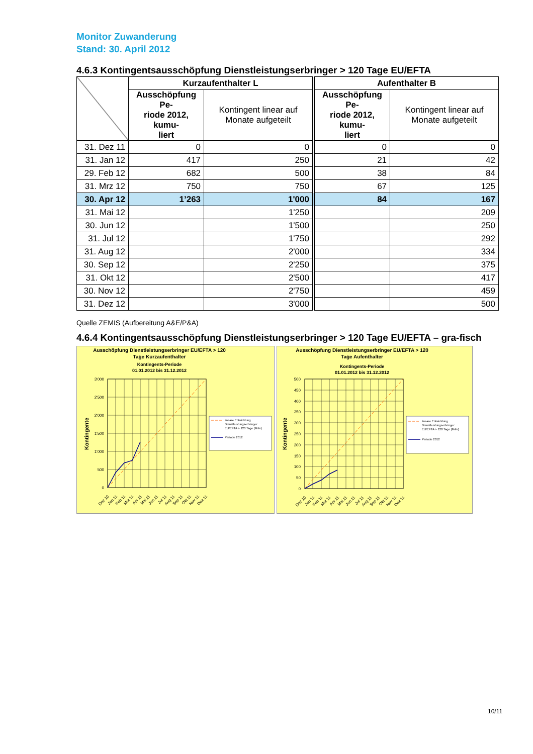Monitor Zuwanderung
Stand: 30. April 2012
4.6.3 Kontingentsausschöpfung Dienstleistungserbringer > 120 Tage EU/EFTA
| | Kurzaufenthalter L | | Aufenthalter B | |
| --- | --- | --- | --- | --- |
| | Ausschöpfung Pe- riode 2012, kumu- liert | Kontingent linear auf Monate aufgeteilt | Ausschöpfung Pe- riode 2012, kumu- liert | Kontingent linear auf Monate aufgeteilt |
| 31. Dez 11 | 0 | 0 | 0 | 0 |
| 31. Jan 12 | 417 | 250 | 21 | 42 |
| 29. Feb 12 | 682 | 500 | 38 | 84 |
| 31. Mrz 12 | 750 | 750 | 67 | 125 |
| 30. Apr 12 | 1’263 | 1'000 | 84 | 167 |
| 31. Mai 12 | | 1'250 | | 209 |
| 30. Jun 12 | | 1'500 | | 250 |
| 31. Jul 12 | | 1'750 | | 292 |
| 31. Aug 12 | | 2'000 | | 334 |
| 30. Sep 12 | | 2'250 | | 375 |
| 31. Okt 12 | | 2'500 | | 417 |
| 30. Nov 12 | | 2'750 | | 459 |
| 31. Dez 12 | | 3'000 | | 500 |
Quelle ZEMIS (Aufbereitung A&E/P&A)
4.6.4 Kontingentsausschöpfung Dienstleistungserbringer > 120 Tage EU/EFTA – gra-fisch
Ausschöpfung Dienstleistungserbringer EU/EFTA > 120
Tage Kurzaufenthalter
Kontingents-Periode
01.01.2012 bis 31.12.2012
3'000
2'500
2'000
1'500
1'000
500
0
Kontingente
Dez 10
Jan 11
Feb 11
Mrz 11
Apr 11
Mai 11
Jun 11
Jul 11
Aug 11
Sep 11
Okt 11
Nov 11
Dez 11
lineare Entwicklung
Dienstleistungserbringer
EU/EFTA > 120 Tage (fiktiv)
Periode 2012
Ausschöpfung Dienstleistungserbringer EU/EFTA > 120
Tage Aufenthalter
Kontingents-Periode
01.01.2012 bis 31.12.2012
500
450
400
350
300
250
200
150
100
50
0
Kontingente
Dez 10
Jan 11
Feb 11
Mrz 11
Apr 11
Mai 11
Jun 11
Jul 11
Aug 11
Sep 11
Okt 11
Nov 11
Dez 11
lineare Entwicklung
Dienstleistungserbringer
EU/EFTA > 120 Tage (fiktiv)
Periode 2012
10/11